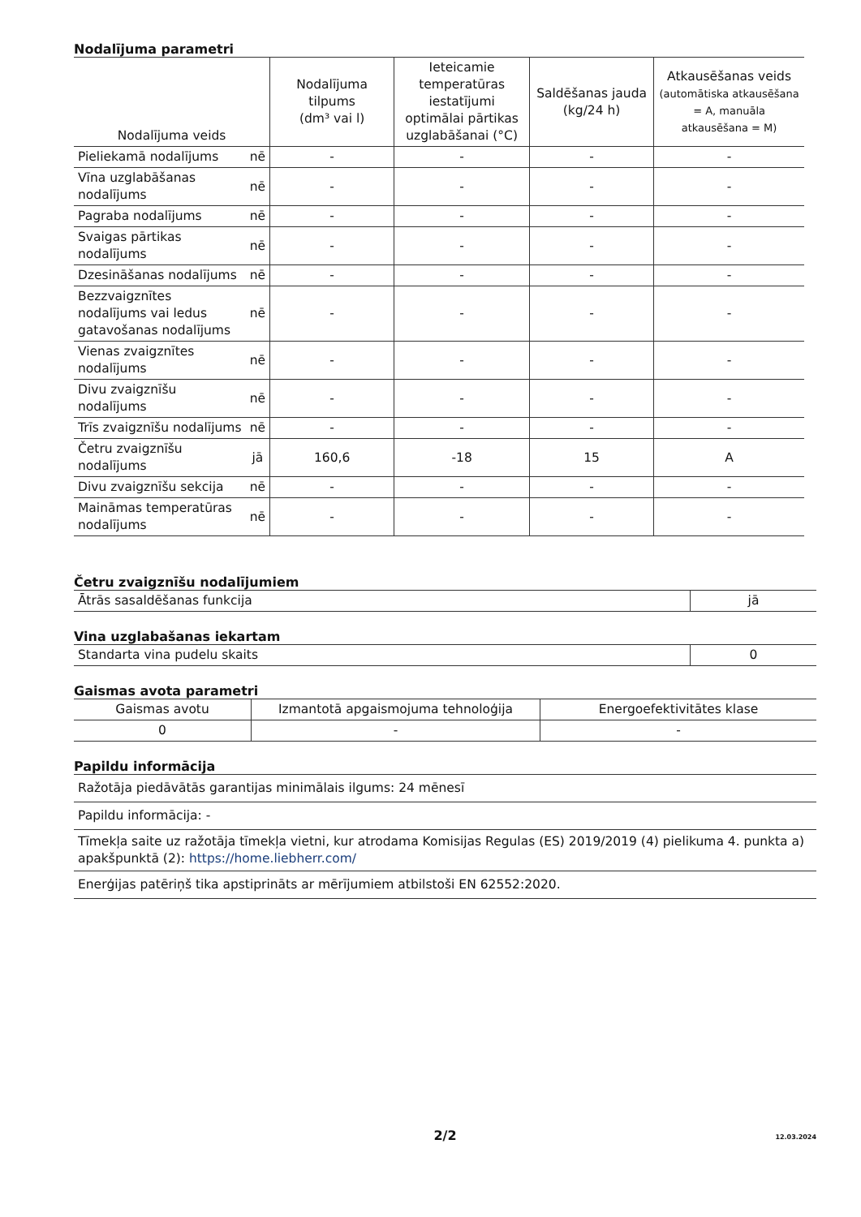Nodalījuma parametri
| Nodalījuma veids | | Nodalījuma tilpums (dm³ vai l) | Ieteicamie temperatūras iestatījumi optimālai pārtikas uzglabāšanai (°C) | Saldēšanas jauda (kg/24 h) | Atkausēšanas veids (automātiska atkausēšana = A, manuāla atkausēšana = M) |
| --- | --- | --- | --- | --- | --- |
| Pieliekamā nodalījums | nē | - | - | - | - |
| Vīna uzglabāšanas nodalījums | nē | - | - | - | - |
| Pagraba nodalījums | nē | - | - | - | - |
| Svaigas pārtikas nodalījums | nē | - | - | - | - |
| Dzesināšanas nodalījums | nē | - | - | - | - |
| Bezzvaigznītes nodalījums vai ledus gatavošanas nodalījums | nē | - | - | - | - |
| Vienas zvaigznītes nodalījums | nē | - | - | - | - |
| Divu zvaigznīšu nodalījums | nē | - | - | - | - |
| Trīs zvaigznīšu nodalījums | nē | - | - | - | - |
| Četru zvaigznīšu nodalījums | jā | 160,6 | -18 | 15 | A |
| Divu zvaigznīšu sekcija | nē | - | - | - | - |
| Maināmas temperatūras nodalījums | nē | - | - | - | - |
Četru zvaigznīšu nodalījumiem
| Ātrās sasaldēšanas funkcija | jā |
Vina uzglabašanas iekartam
| Standarta vina pudelu skaits | 0 |
Gaismas avota parametri
| Gaismas avotu | Izmantotā apgaismojuma tehnoloģija | Energoefektivitātes klase |
| 0 | - | - |
Papildu informācija
| Ražotāja piedāvātās garantijas minimālais ilgums: 24 mēnesī |
| Papildu informācija: - |
| Tīmekļa saite uz ražotāja tīmekļa vietni, kur atrodama Komisijas Regulas (ES) 2019/2019 (4) pielikuma 4. punkta a) apakšpunktā (2): https://home.liebherr.com/ |
| Enerģijas patēriņš tika apstiprināts ar mērījumiem atbilstoši EN 62552:2020. |
2/2
12.03.2024